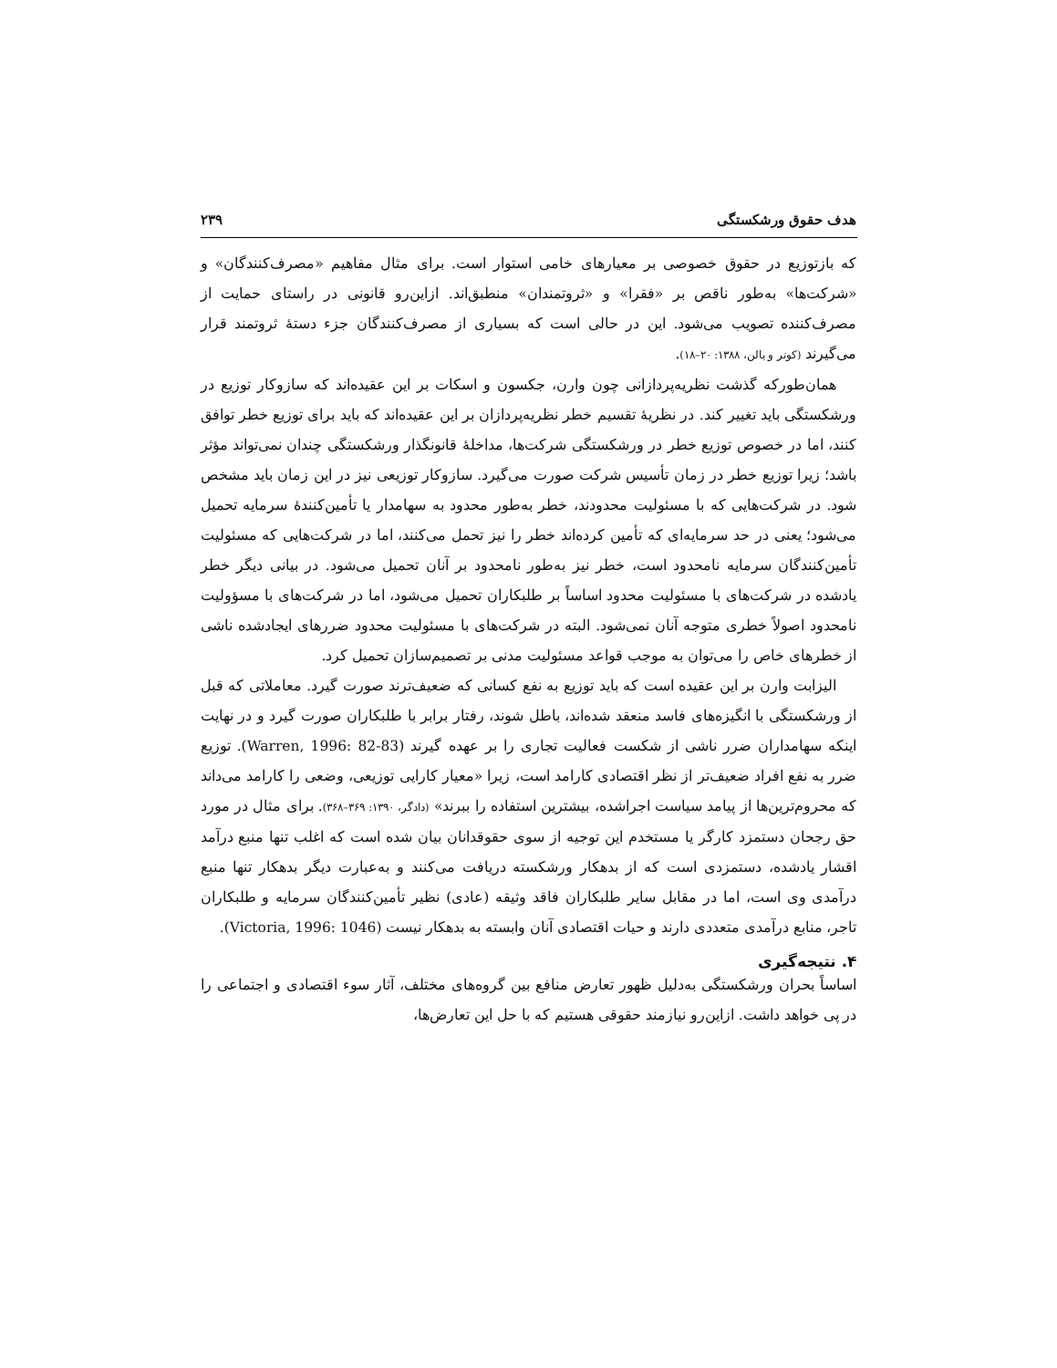هدف حقوق ورشکستگی ۲۳۹
که بازتوزیع در حقوق خصوصی بر معیارهای خامی استوار است. برای مثال مفاهیم «مصرف‌کنندگان» و «شرکت‌ها» به‌طور ناقص بر «فقرا» و «ثروتمندان» منطبق‌اند. ازاین‌رو قانونی در راستای حمایت از مصرف‌کننده تصویب می‌شود. این در حالی است که بسیاری از مصرف‌کنندگان جزء دستهٔ ثروتمند قرار می‌گیرند (کوتر و یالن، ۱۳۸۸: ۲۰–۱۸).
همان‌طورکه گذشت نظریه‌پردازانی چون وارن، جکسون و اسکات بر این عقیده‌اند که سازوکار توزیع در ورشکستگی باید تغییر کند. در نظریهٔ تقسیم خطر نظریه‌پردازان بر این عقیده‌اند که باید برای توزیع خطر توافق کنند، اما در خصوص توزیع خطر در ورشکستگی شرکت‌ها، مداخلهٔ قانونگذار ورشکستگی چندان نمی‌تواند مؤثر باشد؛ زیرا توزیع خطر در زمان تأسیس شرکت صورت می‌گیرد. سازوکار توزیعی نیز در این زمان باید مشخص شود. در شرکت‌هایی که با مسئولیت محدودند، خطر به‌طور محدود به سهامدار یا تأمین‌کنندهٔ سرمایه تحمیل می‌شود؛ یعنی در حد سرمایه‌ای که تأمین کرده‌اند خطر را نیز تحمل می‌کنند، اما در شرکت‌هایی که مسئولیت تأمین‌کنندگان سرمایه نامحدود است، خطر نیز به‌طور نامحدود بر آنان تحمیل می‌شود. در بیانی دیگر خطر یادشده در شرکت‌های با مسئولیت محدود اساساً بر طلبکاران تحمیل می‌شود، اما در شرکت‌های با مسؤولیت نامحدود اصولاً خطری متوجه آنان نمی‌شود. البته در شرکت‌های با مسئولیت محدود ضررهای ایجادشده ناشی از خطرهای خاص را می‌توان به موجب قواعد مسئولیت مدنی بر تصمیم‌سازان تحمیل کرد.
الیزابت وارن بر این عقیده است که باید توزیع به نفع کسانی که ضعیف‌ترند صورت گیرد. معاملاتی که قبل از ورشکستگی با انگیزه‌های فاسد منعقد شده‌اند، باطل شوند، رفتار برابر با طلبکاران صورت گیرد و در نهایت اینکه سهامداران ضرر ناشی از شکست فعالیت تجاری را بر عهده گیرند (Warren, 1996: 82-83). توزیع ضرر به نفع افراد ضعیف‌تر از نظر اقتصادی کارامد است، زیرا «معیار کارایی توزیعی، وضعی را کارامد می‌داند که محروم‌ترین‌ها از پیامد سیاست اجراشده، بیشترین استفاده را ببرند» (دادگر، ۱۳۹۰: ۳۶۹–۳۶۸). برای مثال در مورد حق رجحان دستمزد کارگر یا مستخدم این توجیه از سوی حقوقدانان بیان شده است که اغلب تنها منبع درآمد اقشار یادشده، دستمزدی است که از بدهکار ورشکسته دریافت می‌کنند و به‌عبارت دیگر بدهکار تنها منبع درآمدی وی است، اما در مقابل سایر طلبکاران فاقد وثیقه (عادی) نظیر تأمین‌کنندگان سرمایه و طلبکاران تاجر، منابع درآمدی متعددی دارند و حیات اقتصادی آنان وابسته به بدهکار نیست (Victoria, 1996: 1046).
۴. نتیجه‌گیری
اساساً بحران ورشکستگی به‌دلیل ظهور تعارض منافع بین گروه‌های مختلف، آثار سوء اقتصادی و اجتماعی را در پی خواهد داشت. ازاین‌رو نیازمند حقوقی هستیم که با حل این تعارض‌ها،